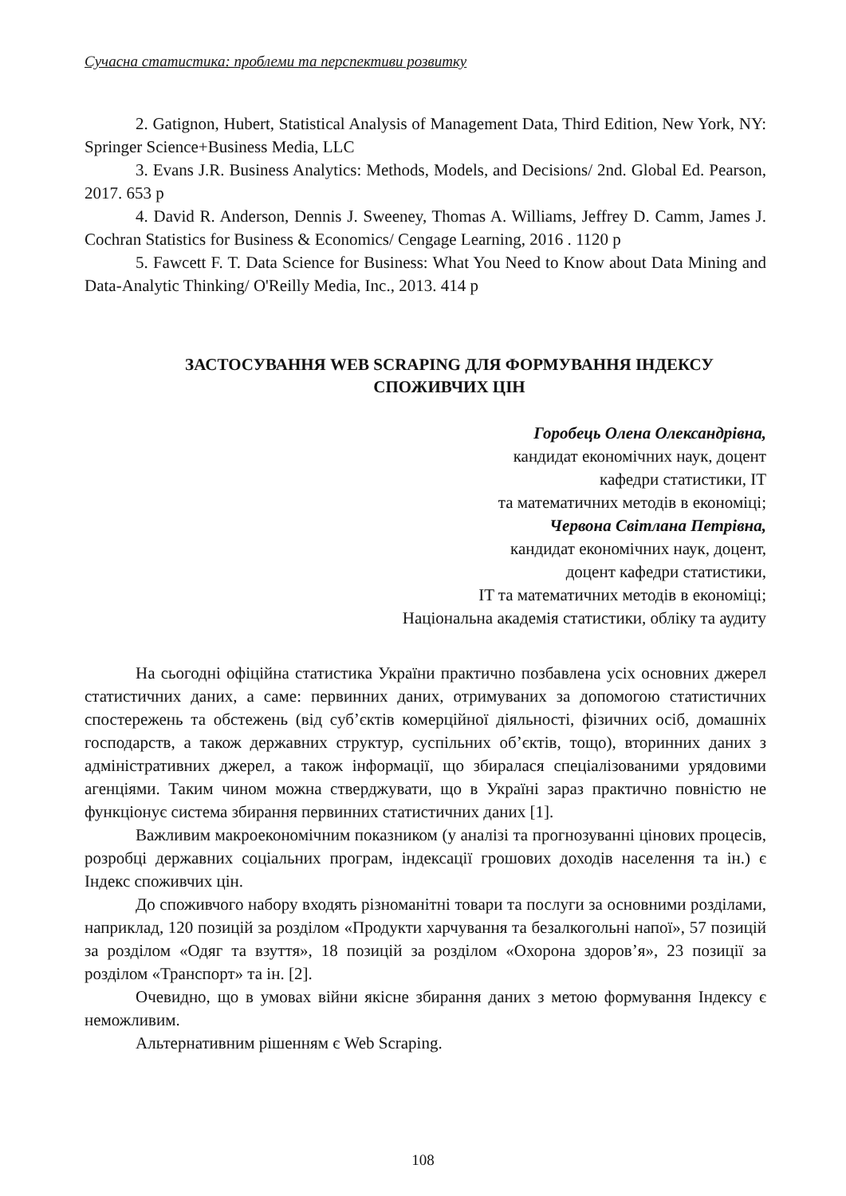Сучасна статистика: проблеми та перспективи розвитку
2. Gatignon, Hubert, Statistical Analysis of Management Data, Third Edition, New York, NY: Springer Science+Business Media, LLC
3. Evans J.R. Business Analytics: Methods, Models, and Decisions/ 2nd. Global Ed. Pearson, 2017. 653 p
4. David R. Anderson, Dennis J. Sweeney, Thomas A. Williams, Jeffrey D. Camm, James J. Cochran Statistics for Business & Economics/ Cengage Learning, 2016 . 1120 p
5. Fawcett F. T. Data Science for Business: What You Need to Know about Data Mining and Data-Analytic Thinking/ O'Reilly Media, Inc., 2013. 414 p
ЗАСТОСУВАННЯ WEB SCRAPING ДЛЯ ФОРМУВАННЯ ІНДЕКСУ СПОЖИВЧИХ ЦІН
Горобець Олена Олександрівна,
кандидат економічних наук, доцент
кафедри статистики, IT
та математичних методів в економіці;
Червона Світлана Петрівна,
кандидат економічних наук, доцент,
доцент кафедри статистики,
IT та математичних методів в економіці;
Національна академія статистики, обліку та аудиту
На сьогодні офіційна статистика України практично позбавлена усіх основних джерел статистичних даних, а саме: первинних даних, отримуваних за допомогою статистичних спостережень та обстежень (від суб’єктів комерційної діяльності, фізичних осіб, домашніх господарств, а також державних структур, суспільних об’єктів, тощо), вторинних даних з адміністративних джерел, а також інформації, що збиралася спеціалізованими урядовими агенціями. Таким чином можна стверджувати, що в Україні зараз практично повністю не функціонує система збирання первинних статистичних даних [1].
Важливим макроекономічним показником (у аналізі та прогнозуванні цінових процесів, розробці державних соціальних програм, індексації грошових доходів населення та ін.) є Індекс споживчих цін.
До споживчого набору входять різноманітні товари та послуги за основними розділами, наприклад, 120 позицій за розділом «Продукти харчування та безалкогольні напої», 57 позицій за розділом «Одяг та взуття», 18 позицій за розділом «Охорона здоров’я», 23 позиції за розділом «Транспорт» та ін. [2].
Очевидно, що в умовах війни якісне збирання даних з метою формування Індексу є неможливим.
Альтернативним рішенням є Web Scraping.
108